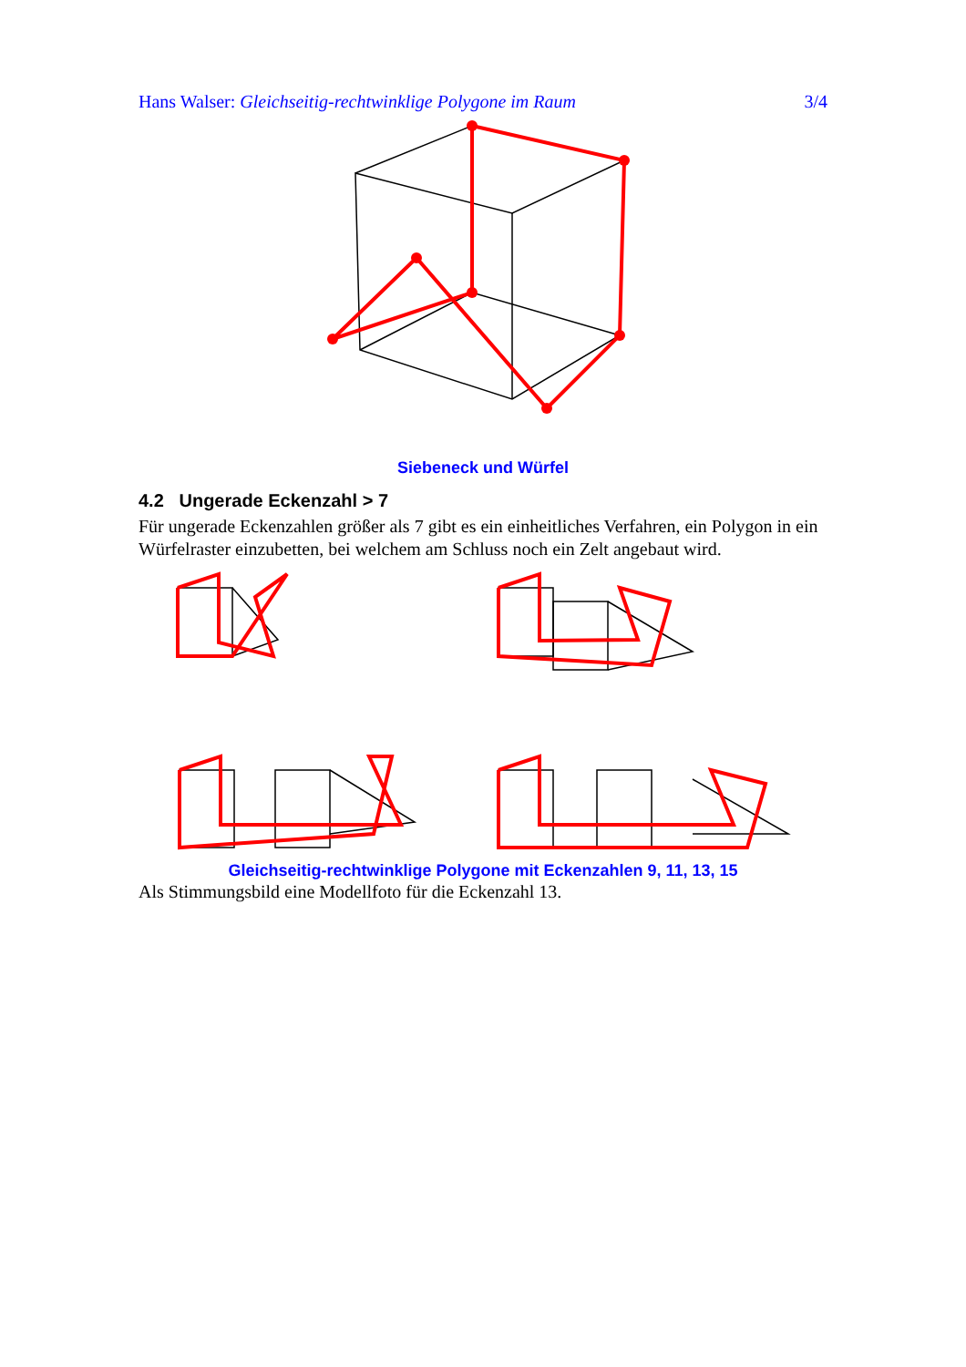Hans Walser: Gleichseitig-rechtwinklige Polygone im Raum 3/4
Siebeneck und Würfel
4.2 Ungerade Eckenzahl > 7
Für ungerade Eckenzahlen größer als 7 gibt es ein einheitliches Verfahren, ein Polygon in ein Würfelraster einzubetten, bei welchem am Schluss noch ein Zelt angebaut wird.
Gleichseitig-rechtwinklige Polygone mit Eckenzahlen 9, 11, 13, 15
Als Stimmungsbild eine Modellfoto für die Eckenzahl 13.